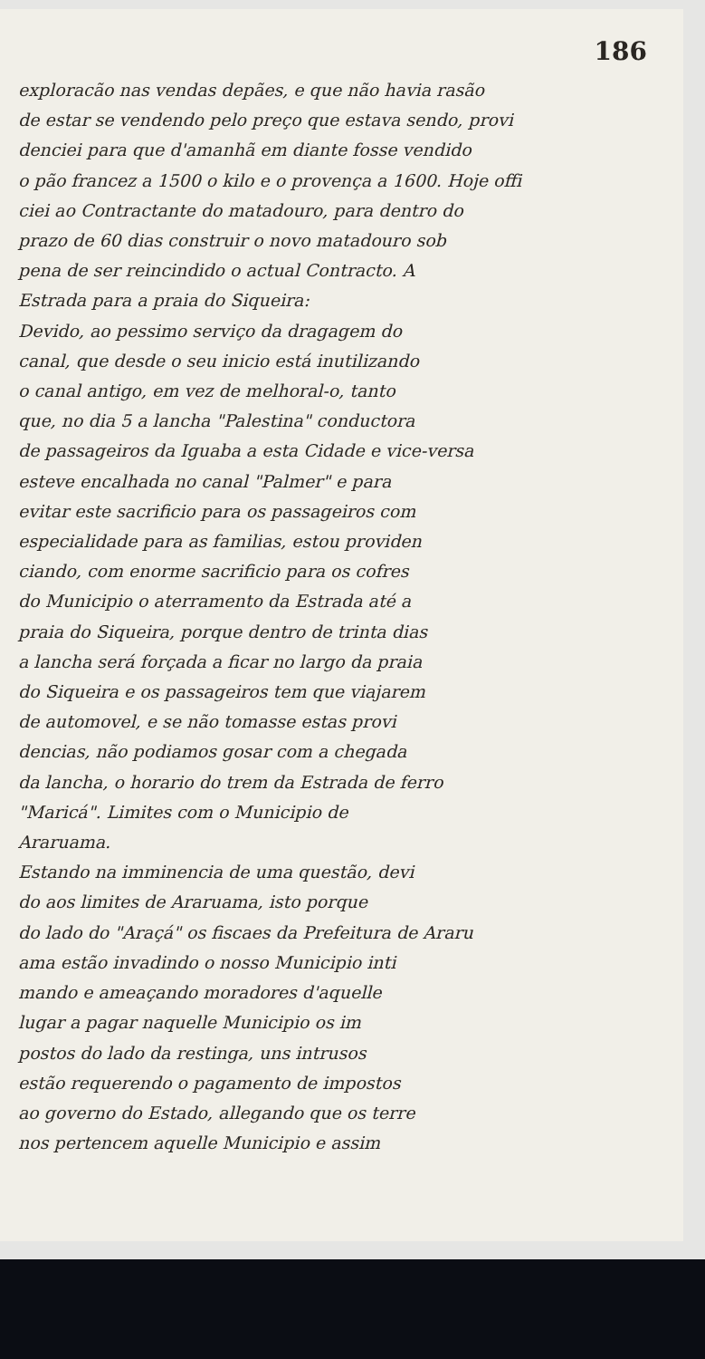186
exploracão nas vendas depães, e que não havia rasão
de estar se vendendo pelo preço que estava sendo, provi
denciei para que d'amanhã em diante fosse vendido
o pão francez a 1500 o kilo e o provença a 1600. Hoje offi
ciei ao Contractante do matadouro, para dentro do
prazo de 60 dias construir o novo matadouro sob
pena de ser reincindido o actual Contracto. A
Estrada para a praia do Siqueira:
Devido, ao pessimo serviço da dragagem do
canal, que desde o seu inicio está inutilizando
o canal antigo, em vez de melhoral-o, tanto
que, no dia 5 a lancha "Palestina" conductora
de passageiros da Iguaba a esta Cidade e vice-versa
esteve encalhada no canal "Palmer" e para
evitar este sacrificio para os passageiros com
especialidade para as familias, estou providen
ciando, com enorme sacrificio para os cofres
do Municipio o aterramento da Estrada até a
praia do Siqueira, porque dentro de trinta dias
a lancha será forçada a ficar no largo da praia
do Siqueira e os passageiros tem que viajarem
de automovel, e se não tomasse estas provi
dencias, não podiamos gosar com a chegada
da lancha, o horario do trem da Estrada de ferro
"Maricá". Limites com o Municipio de
Araruama.
Estando na imminencia de uma questão, devi
do aos limites de Araruama, isto porque
do lado do "Araçá" os fiscaes da Prefeitura de Araru
ama estão invadindo o nosso Municipio inti
mando e ameaçando moradores d'aquelle
lugar a pagar naquelle Municipio os im
postos do lado da restinga, uns intrusos
estão requerendo o pagamento de impostos
ao governo do Estado, allegando que os terre
nos pertencem aquelle Municipio e assim